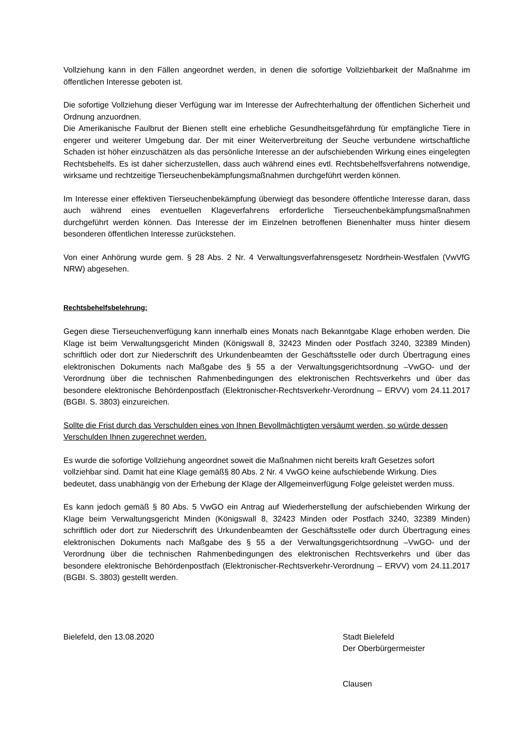Vollziehung kann in den Fällen angeordnet werden, in denen die sofortige Vollziehbarkeit der Maßnahme im öffentlichen Interesse geboten ist.
Die sofortige Vollziehung dieser Verfügung war im Interesse der Aufrechterhaltung der öffentlichen Sicherheit und Ordnung anzuordnen.
Die Amerikanische Faulbrut der Bienen stellt eine erhebliche Gesundheitsgefährdung für empfängliche Tiere in engerer und weiterer Umgebung dar. Der mit einer Weiterverbreitung der Seuche verbundene wirtschaftliche Schaden ist höher einzuschätzen als das persönliche Interesse an der aufschiebenden Wirkung eines eingelegten Rechtsbehelfs. Es ist daher sicherzustellen, dass auch während eines evtl. Rechtsbehelfsverfahrens notwendige, wirksame und rechtzeitige Tier­seuchenbekämpfungsmaßnahmen durchgeführt werden können.
Im Interesse einer effektiven Tierseuchenbekämpfung überwiegt das besondere öffentliche Interesse daran, dass auch während eines eventuellen Klageverfahrens erforderliche Tierseuchen­bekämpfungsmaßnahmen durchgeführt werden können. Das Interesse der im Einzelnen betroffenen Bienenhalter muss hinter diesem besonderen öffentlichen Interesse zurückstehen.
Von einer Anhörung wurde gem. § 28 Abs. 2 Nr. 4 Verwaltungsverfahrensgesetz Nordrhein-Westfalen (VwVfG NRW) abgesehen.
Rechtsbehelfsbelehrung:
Gegen diese Tierseuchenverfügung kann innerhalb eines Monats nach Bekanntgabe Klage erhoben werden. Die Klage ist beim Verwaltungsgericht Minden (Königswall 8, 32423 Minden oder Postfach 3240, 32389 Minden) schriftlich oder dort zur Niederschrift des Urkundenbeamten der Geschäftsstelle oder durch Übertragung eines elektronischen Dokuments nach Maßgabe des § 55 a der Verwaltungsgerichtsordnung –VwGO- und der Verordnung über die technischen Rahmenbedingungen des elektronischen Rechtsverkehrs und über das besondere elektronische Behördenpostfach (Elektronischer-Rechtsverkehr-Verordnung – ERVV) vom 24.11.2017 (BGBI. S. 3803) einzureichen.
Sollte die Frist durch das Verschulden eines von Ihnen Bevollmächtigten versäumt werden, so würde dessen Verschulden Ihnen zugerechnet werden.
Es wurde die sofortige Vollziehung angeordnet soweit die Maßnahmen nicht bereits kraft Gesetzes sofort vollziehbar sind. Damit hat eine Klage gemäß§ 80 Abs. 2 Nr. 4 VwGO keine aufschiebende Wirkung. Dies bedeutet, dass unabhängig von der Erhebung der Klage der Allgemeinverfügung Folge geleistet werden muss.
Es kann jedoch gemäß § 80 Abs. 5 VwGO ein Antrag auf Wiederherstellung der aufschiebenden Wirkung der Klage beim Verwaltungsgericht Minden (Königswall 8, 32423 Minden oder Postfach 3240, 32389 Minden) schriftlich oder dort zur Niederschrift des Urkundenbeamten der Geschäftsstelle oder durch Übertragung eines elektronischen Dokuments nach Maßgabe des § 55 a der Verwaltungsgerichtsordnung –VwGO- und der Verordnung über die technischen Rahmenbedingungen des elektronischen Rechtsverkehrs und über das besondere elektronische Behördenpostfach (Elektronischer-Rechtsverkehr-Verordnung – ERVV) vom 24.11.2017 (BGBI. S. 3803) gestellt werden.
Bielefeld, den 13.08.2020 Stadt Bielefeld
Der Oberbürgermeister
Clausen